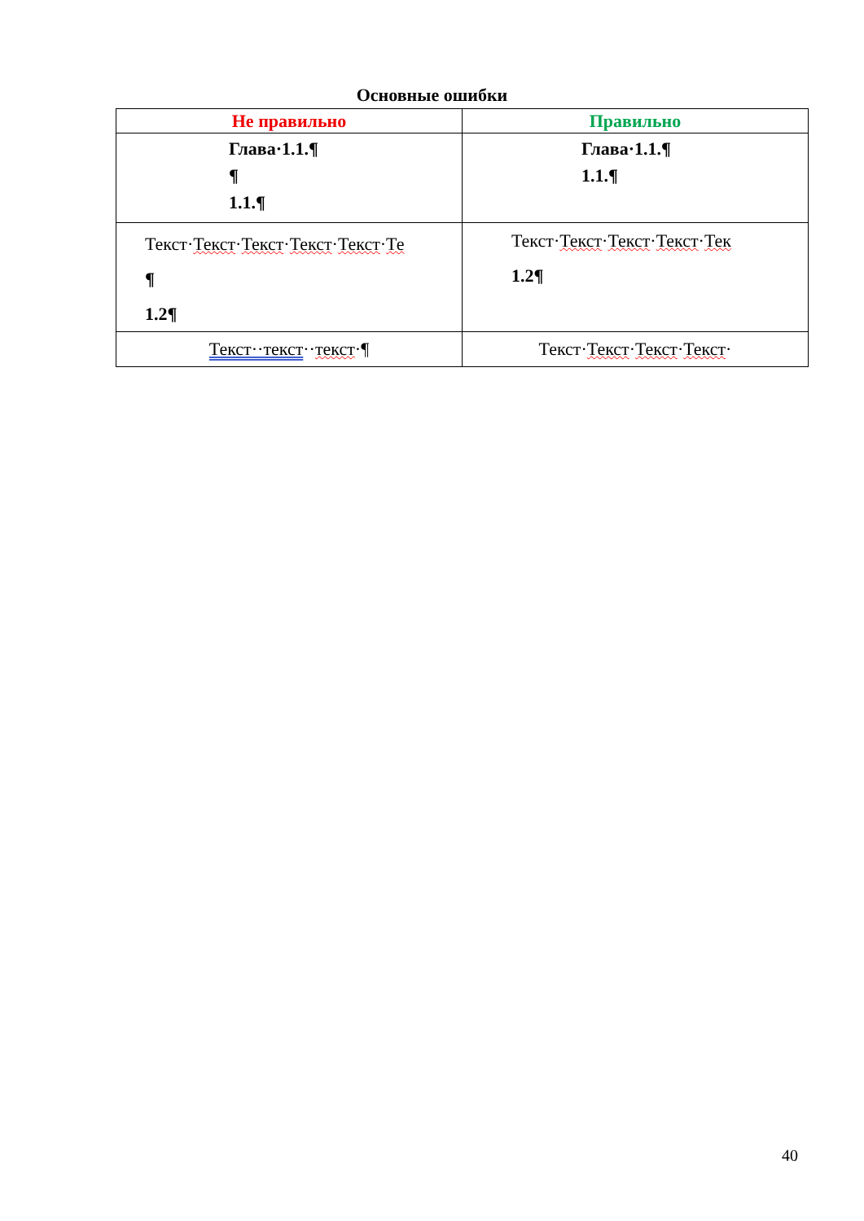Основные ошибки
| Не правильно | Правильно |
| --- | --- |
| Глава·1.1.¶ ¶ 1.1.¶ | Глава·1.1.¶ 1.1.¶ |
| Текст· Текст · Текст · Текст · Текст · Те ¶ 1.2¶ | Текст· Текст · Текст · Текст · Тек 1.2¶ |
| Текст··текст ·· текст ·¶ | Текст· Текст · Текст · Текст · |
40